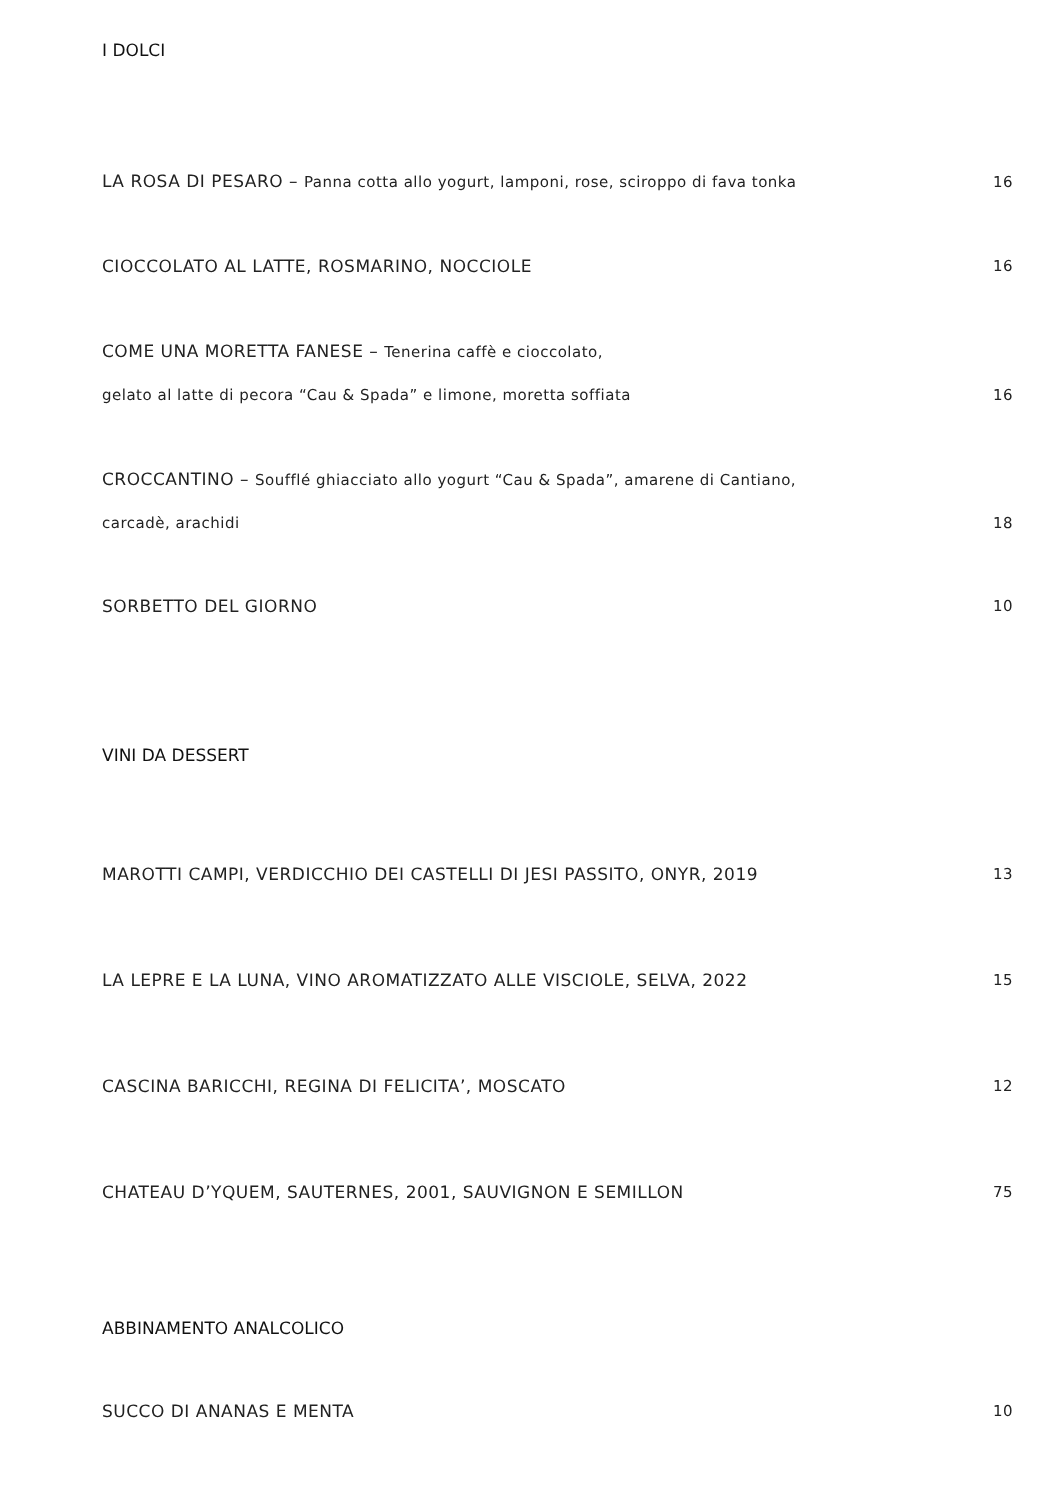I DOLCI
LA ROSA DI PESARO – Panna cotta allo yogurt, lamponi, rose, sciroppo di fava tonka
16
CIOCCOLATO AL LATTE, ROSMARINO, NOCCIOLE
16
COME UNA MORETTA FANESE – Tenerina caffè e cioccolato,
gelato al latte di pecora “Cau & Spada” e limone, moretta soffiata
16
CROCCANTINO – Soufflé ghiacciato allo yogurt “Cau & Spada”, amarene di Cantiano,
carcadè, arachidi
18
SORBETTO DEL GIORNO
10
VINI DA DESSERT
MAROTTI CAMPI, VERDICCHIO DEI CASTELLI DI JESI PASSITO, ONYR, 2019
13
LA LEPRE E LA LUNA, VINO AROMATIZZATO ALLE VISCIOLE, SELVA, 2022
15
CASCINA BARICCHI, REGINA DI FELICITA’, MOSCATO
12
CHATEAU D’YQUEM, SAUTERNES, 2001, SAUVIGNON E SEMILLON
75
ABBINAMENTO ANALCOLICO
SUCCO DI ANANAS E MENTA
10